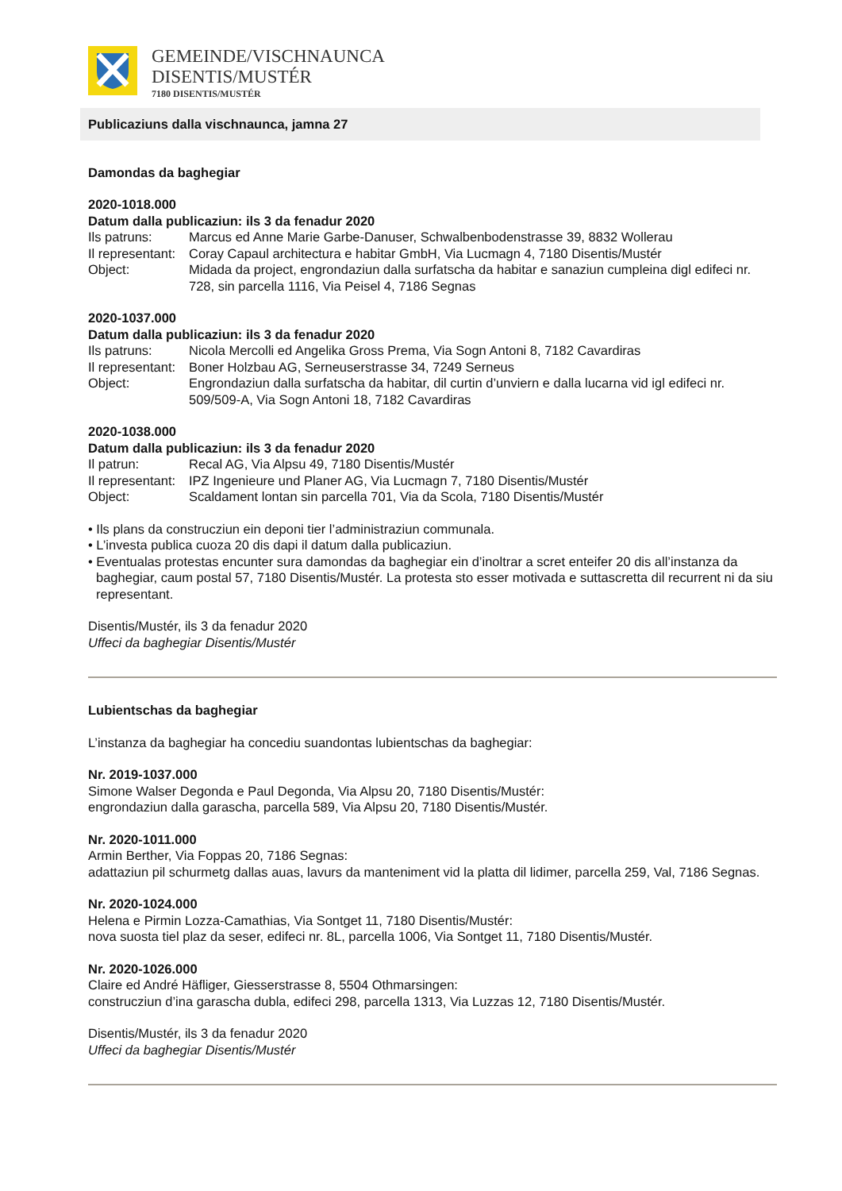GEMEINDE/VISCHNAUNCA
DISENTIS/MUSTÉR
7180 DISENTIS/MUSTÉR
Publicaziuns dalla vischnaunca, jamna 27
Damondas da baghegiar
2020-1018.000
Datum dalla publicaziun: ils 3 da fenadur 2020
Ils patruns: Marcus ed Anne Marie Garbe-Danuser, Schwalbenbodenstrasse 39, 8832 Wollerau
Il representant: Coray Capaul architectura e habitar GmbH, Via Lucmagn 4, 7180 Disentis/Mustér
Object: Midada da project, engrondaziun dalla surfatscha da habitar e sanaziun cumpleina digl edifeci nr. 728, sin parcella 1116, Via Peisel 4, 7186 Segnas
2020-1037.000
Datum dalla publicaziun: ils 3 da fenadur 2020
Ils patruns: Nicola Mercolli ed Angelika Gross Prema, Via Sogn Antoni 8, 7182 Cavardiras
Il representant: Boner Holzbau AG, Serneuserstrasse 34, 7249 Serneus
Object: Engrondaziun dalla surfatscha da habitar, dil curtin d’unviern e dalla lucarna vid igl edifeci nr. 509/509-A, Via Sogn Antoni 18, 7182 Cavardiras
2020-1038.000
Datum dalla publicaziun: ils 3 da fenadur 2020
Il patrun: Recal AG, Via Alpsu 49, 7180 Disentis/Mustér
Il representant: IPZ Ingenieure und Planer AG, Via Lucmagn 7, 7180 Disentis/Mustér
Object: Scaldament lontan sin parcella 701, Via da Scola, 7180 Disentis/Mustér
• Ils plans da construcziun ein deponi tier l’administraziun communala.
• L’investa publica cuoza 20 dis dapi il datum dalla publicaziun.
• Eventualas protestas encunter sura damondas da baghegiar ein d’inoltrar a scret enteifer 20 dis all’instanza da baghegiar, caum postal 57, 7180 Disentis/Mustér. La protesta sto esser motivada e suttascretta dil recurrent ni da siu representant.
Disentis/Mustér, ils 3 da fenadur 2020
Uffeci da baghegiar Disentis/Mustér
Lubientschas da baghegiar
L’instanza da baghegiar ha concediu suandontas lubientschas da baghegiar:
Nr. 2019-1037.000
Simone Walser Degonda e Paul Degonda, Via Alpsu 20, 7180 Disentis/Mustér:
engrondaziun dalla garascha, parcella 589, Via Alpsu 20, 7180 Disentis/Mustér.
Nr. 2020-1011.000
Armin Berther, Via Foppas 20, 7186 Segnas:
adattaziun pil schurmetg dallas auas, lavurs da manteniment vid la platta dil lidimer, parcella 259, Val, 7186 Segnas.
Nr. 2020-1024.000
Helena e Pirmin Lozza-Camathias, Via Sontget 11, 7180 Disentis/Mustér:
nova suosta tiel plaz da seser, edifeci nr. 8L, parcella 1006, Via Sontget 11, 7180 Disentis/Mustér.
Nr. 2020-1026.000
Claire ed André Häfliger, Giesserstrasse 8, 5504 Othmarsingen:
construcziun d’ina garascha dubla, edifeci 298, parcella 1313, Via Luzzas 12, 7180 Disentis/Mustér.
Disentis/Mustér, ils 3 da fenadur 2020
Uffeci da baghegiar Disentis/Mustér